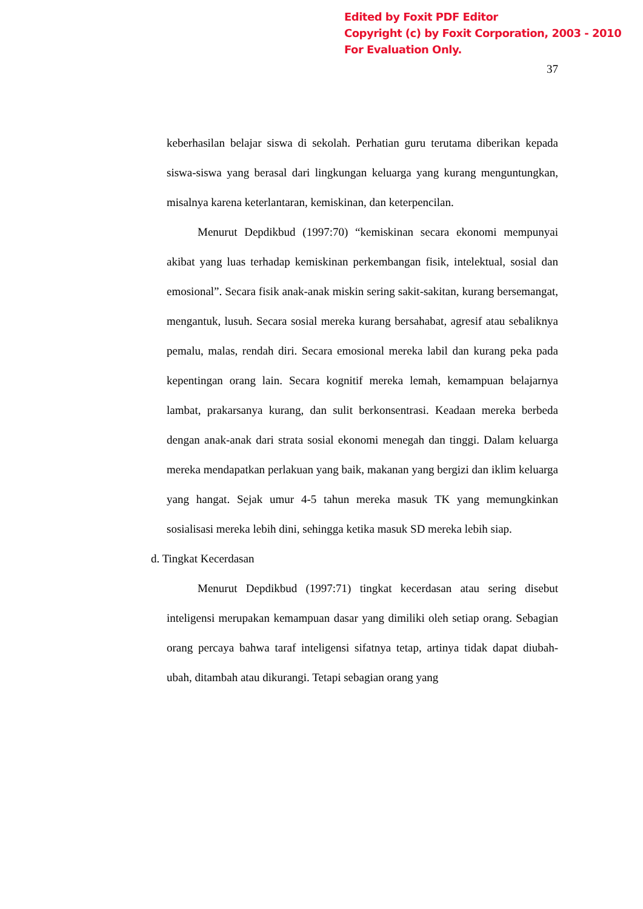Edited by Foxit PDF Editor
Copyright (c) by Foxit Corporation, 2003 - 2010
For Evaluation Only.
37
keberhasilan belajar siswa di sekolah. Perhatian guru terutama diberikan kepada siswa-siswa yang berasal dari lingkungan keluarga yang kurang menguntungkan, misalnya karena keterlantaran, kemiskinan, dan keterpencilan.
Menurut Depdikbud (1997:70) “kemiskinan secara ekonomi mempunyai akibat yang luas terhadap kemiskinan perkembangan fisik, intelektual, sosial dan emosional”. Secara fisik anak-anak miskin sering sakit-sakitan, kurang bersemangat, mengantuk, lusuh. Secara sosial mereka kurang bersahabat, agresif atau sebaliknya pemalu, malas, rendah diri. Secara emosional mereka labil dan kurang peka pada kepentingan orang lain. Secara kognitif mereka lemah, kemampuan belajarnya lambat, prakarsanya kurang, dan sulit berkonsentrasi. Keadaan mereka berbeda dengan anak-anak dari strata sosial ekonomi menegah dan tinggi. Dalam keluarga mereka mendapatkan perlakuan yang baik, makanan yang bergizi dan iklim keluarga yang hangat. Sejak umur 4-5 tahun mereka masuk TK yang memungkinkan sosialisasi mereka lebih dini, sehingga ketika masuk SD mereka lebih siap.
d. Tingkat Kecerdasan
Menurut Depdikbud (1997:71) tingkat kecerdasan atau sering disebut inteligensi merupakan kemampuan dasar yang dimiliki oleh setiap orang. Sebagian orang percaya bahwa taraf inteligensi sifatnya tetap, artinya tidak dapat diubah-ubah, ditambah atau dikurangi. Tetapi sebagian orang yang